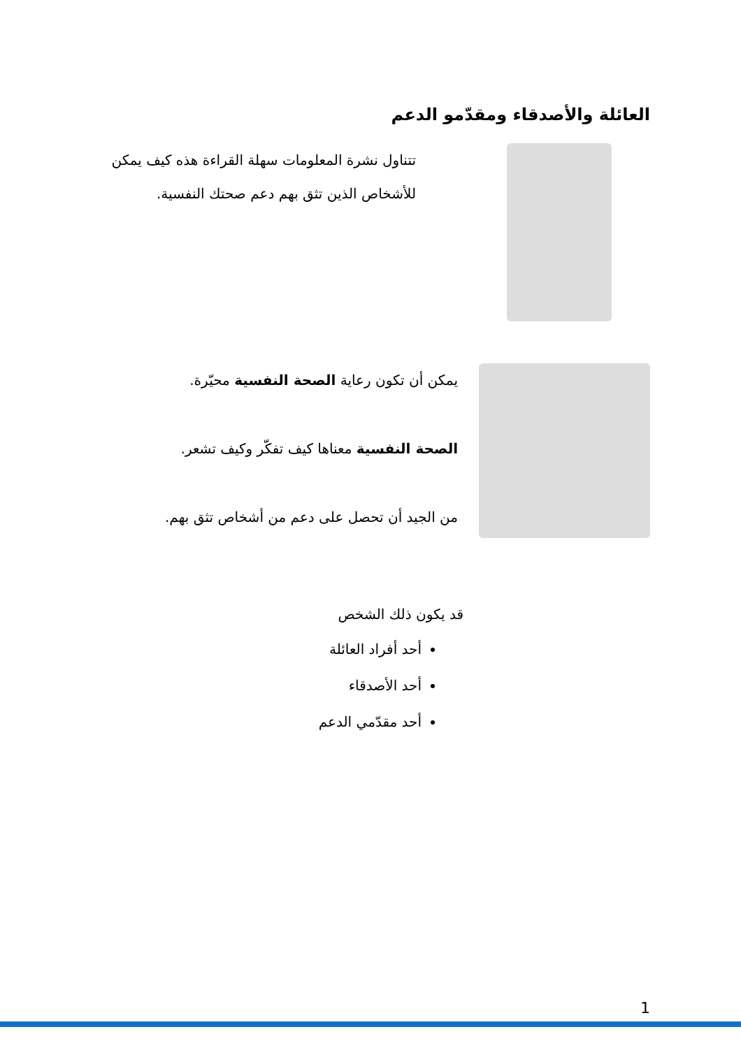العائلة والأصدقاء ومقدّمو الدعم
تتناول نشرة المعلومات سهلة القراءة هذه كيف يمكن للأشخاص الذين تثق بهم دعم صحتك النفسية.
يمكن أن تكون رعاية الصحة النفسية محيّرة.
الصحة النفسية معناها كيف تفكّر وكيف تشعر.
من الجيد أن تحصل على دعم من أشخاص تثق بهم.
قد يكون ذلك الشخص
أحد أفراد العائلة
أحد الأصدقاء
أحد مقدّمي الدعم
1